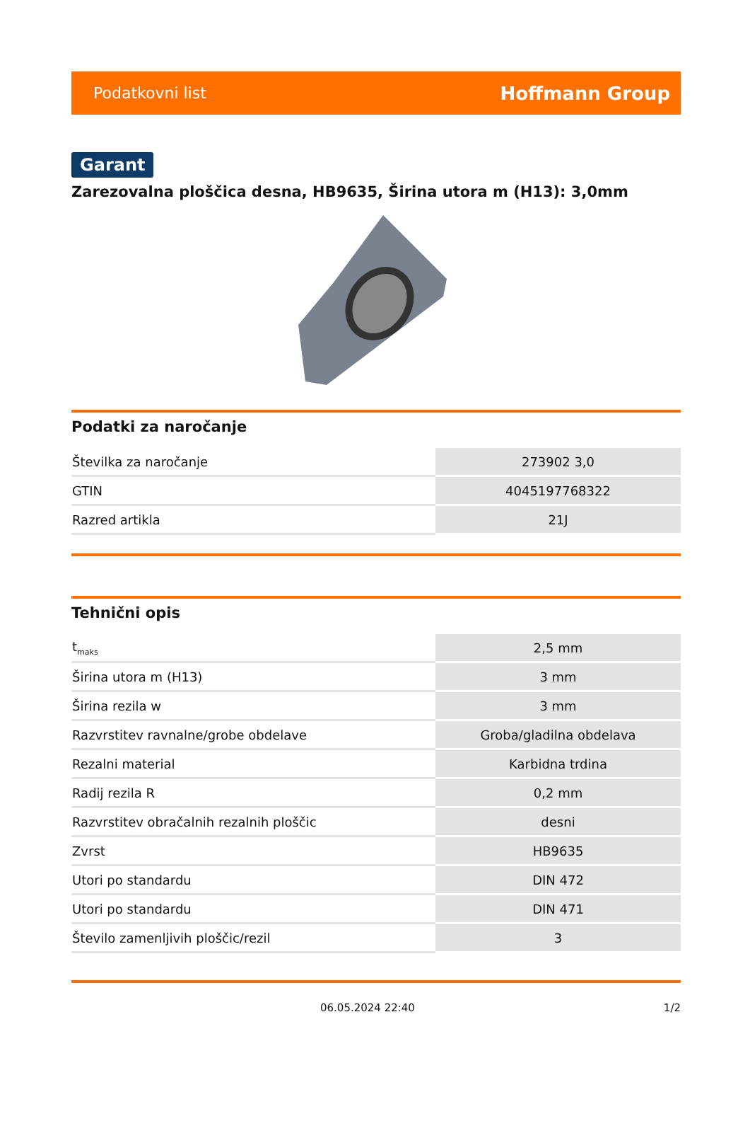Podatkovni list Hoffmann Group
Garant
Zarezovalna ploščica desna, HB9635, Širina utora m (H13): 3,0mm
Podatki za naročanje
| Številka za naročanje | 273902 3,0 |
| GTIN | 4045197768322 |
| Razred artikla | 21J |
Tehnični opis
| t<sub>maks</sub> | 2,5 mm |
| Širina utora m (H13) | 3 mm |
| Širina rezila w | 3 mm |
| Razvrstitev ravnalne/grobe obdelave | Groba/gladilna obdelava |
| Rezalni material | Karbidna trdina |
| Radij rezila R | 0,2 mm |
| Razvrstitev obračalnih rezalnih ploščic | desni |
| Zvrst | HB9635 |
| Utori po standardu | DIN 472 |
| Utori po standardu | DIN 471 |
| Število zamenljivih ploščic/rezil | 3 |
06.05.2024 22:40 1/2